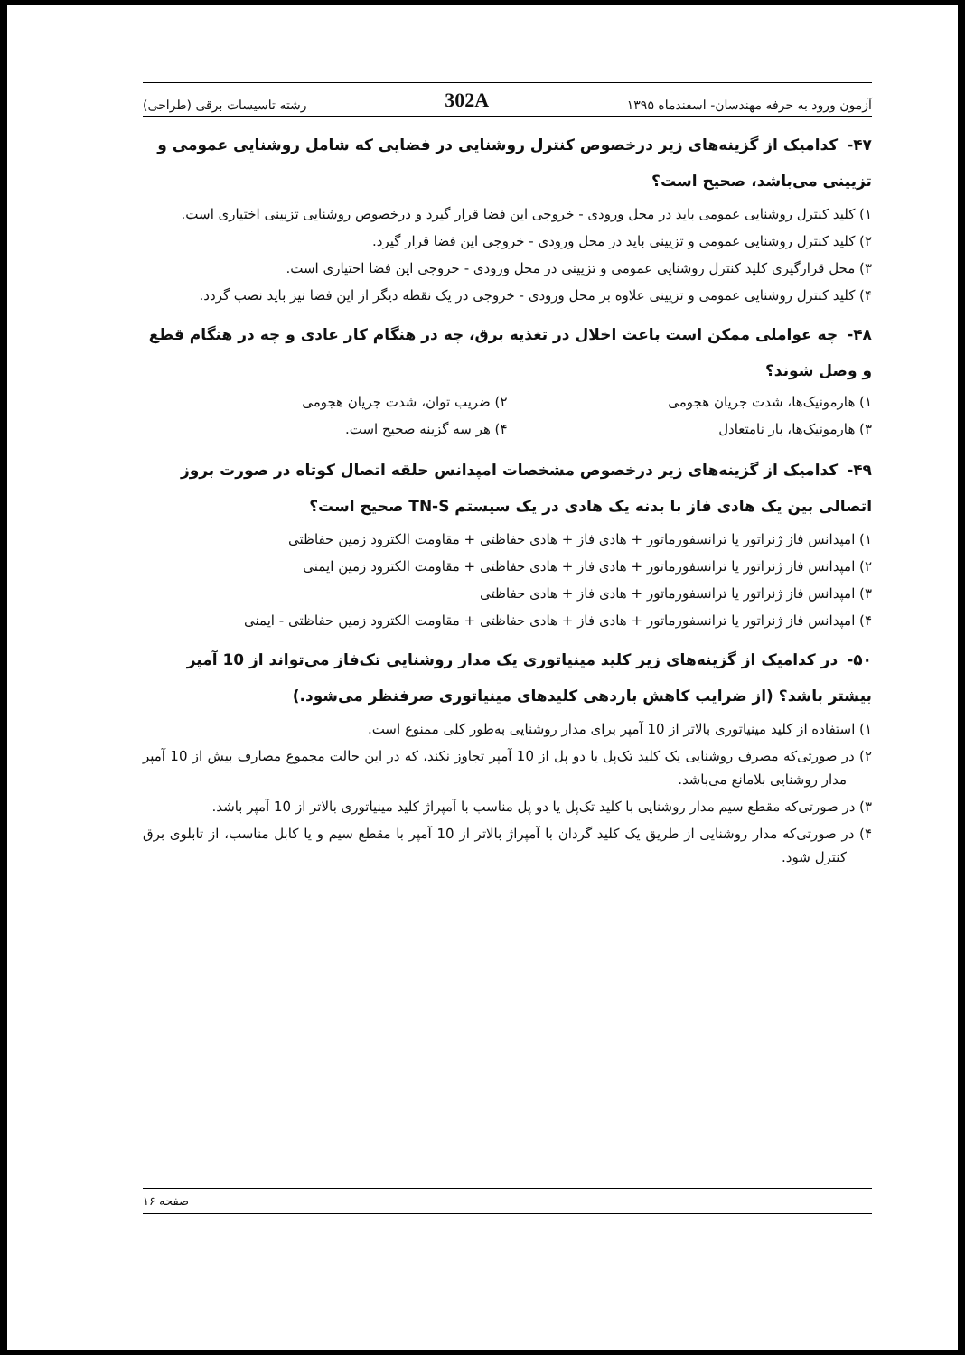آزمون ورود به حرفه مهندسان- اسفندماه ۱۳۹۵ 302A رشته تاسیسات برقی (طراحی)
۴۷-کدامیک از گزینه‌های زیر درخصوص کنترل روشنایی در فضایی که شامل روشنایی عمومی و تزیینی می‌باشد، صحیح است؟
۱) کلید کنترل روشنایی عمومی باید در محل ورودی - خروجی این فضا قرار گیرد و درخصوص روشنایی تزیینی اختیاری است.
۲) کلید کنترل روشنایی عمومی و تزیینی باید در محل ورودی - خروجی این فضا قرار گیرد.
۳) محل قرارگیری کلید کنترل روشنایی عمومی و تزیینی در محل ورودی - خروجی این فضا اختیاری است.
۴) کلید کنترل روشنایی عمومی و تزیینی علاوه بر محل ورودی - خروجی در یک نقطه دیگر از این فضا نیز باید نصب گردد.
۴۸-چه عواملی ممکن است باعث اخلال در تغذیه برق، چه در هنگام کار عادی و چه در هنگام قطع و وصل شوند؟
۱) هارمونیک‌ها، شدت جریان هجومی
۲) ضریب توان، شدت جریان هجومی
۳) هارمونیک‌ها، بار نامتعادل ۴) هر سه گزینه صحیح است.
۴۹-کدامیک از گزینه‌های زیر درخصوص مشخصات امپدانس حلقه اتصال کوتاه در صورت بروز اتصالی بین یک هادی فاز با بدنه یک هادی در یک سیستم TN-S صحیح است؟
۱) امپدانس فاز ژنراتور یا ترانسفورماتور + هادی فاز + هادی حفاظتی + مقاومت الکترود زمین حفاظتی
۲) امپدانس فاز ژنراتور یا ترانسفورماتور + هادی فاز + هادی حفاظتی + مقاومت الکترود زمین ایمنی
۳) امپدانس فاز ژنراتور یا ترانسفورماتور + هادی فاز + هادی حفاظتی
۴) امپدانس فاز ژنراتور یا ترانسفورماتور + هادی فاز + هادی حفاظتی + مقاومت الکترود زمین حفاظتی - ایمنی
۵۰-در کدامیک از گزینه‌های زیر کلید مینیاتوری یک مدار روشنایی تک‌فاز می‌تواند از 10 آمپر بیشتر باشد؟ (از ضرایب کاهش باردهی کلیدهای مینیاتوری صرفنظر می‌شود.)
۱) استفاده از کلید مینیاتوری بالاتر از 10 آمپر برای مدار روشنایی به‌طور کلی ممنوع است.
۲) در صورتی‌که مصرف روشنایی یک کلید تک‌پل یا دو پل از 10 آمپر تجاوز نکند، که در این حالت مجموع مصارف بیش از 10 آمپر مدار روشنایی بلامانع می‌باشد.
۳) در صورتی‌که مقطع سیم مدار روشنایی با کلید تک‌پل یا دو پل مناسب با آمپراژ کلید مینیاتوری بالاتر از 10 آمپر باشد.
۴) در صورتی‌که مدار روشنایی از طریق یک کلید گردان با آمپراژ بالاتر از 10 آمپر با مقطع سیم و یا کابل مناسب، از تابلوی برق کنترل شود.
صفحه ۱۶